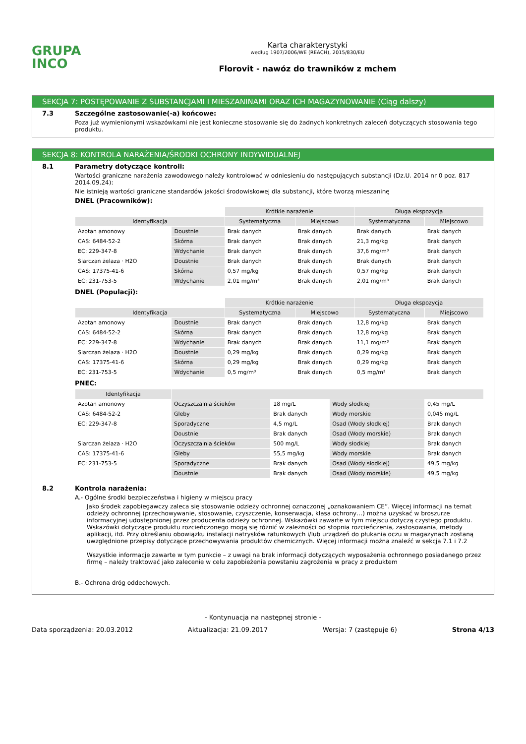GRUPA
INCO
Karta charakterystyki
według 1907/2006/WE (REACH), 2015/830/EU
Florovit - nawóz do trawników z mchem
SEKCJA 7: POSTĘPOWANIE Z SUBSTANCJAMI I MIESZANINAMI ORAZ ICH MAGAZYNOWANIE (Ciąg dalszy)
7.3 Szczególne zastosowanie(-a) końcowe:
Poza już wymienionymi wskazówkami nie jest konieczne stosowanie się do żadnych konkretnych zaleceń dotyczących stosowania tego produktu.
SEKCJA 8: KONTROLA NARAŻENIA/ŚRODKI OCHRONY INDYWIDUALNEJ
8.1 Parametry dotyczące kontroli:
Wartości graniczne narażenia zawodowego należy kontrolować w odniesieniu do następujących substancji (Dz.U. 2014 nr 0 poz. 817 2014.09.24):
Nie istnieją wartości graniczne standardów jakości środowiskowej dla substancji, które tworzą mieszaninę
DNEL (Pracowników):
| | | Krótkie narażenie | | Długa ekspozycja | |
| Identyfikacja | | Systematyczna | Miejscowo | Systematyczna | Miejscowo |
| Azotan amonowy | Doustnie | Brak danych | Brak danych | Brak danych | Brak danych |
| CAS: 6484-52-2 | Skórna | Brak danych | Brak danych | 21,3 mg/kg | Brak danych |
| EC: 229-347-8 | Wdychanie | Brak danych | Brak danych | 37,6 mg/m³ | Brak danych |
| Siarczan żelaza · H2O | Doustnie | Brak danych | Brak danych | Brak danych | Brak danych |
| CAS: 17375-41-6 | Skórna | 0,57 mg/kg | Brak danych | 0,57 mg/kg | Brak danych |
| EC: 231-753-5 | Wdychanie | 2,01 mg/m³ | Brak danych | 2,01 mg/m³ | Brak danych |
DNEL (Populacji):
| | | Krótkie narażenie | | Długa ekspozycja | |
| Identyfikacja | | Systematyczna | Miejscowo | Systematyczna | Miejscowo |
| Azotan amonowy | Doustnie | Brak danych | Brak danych | 12,8 mg/kg | Brak danych |
| CAS: 6484-52-2 | Skórna | Brak danych | Brak danych | 12,8 mg/kg | Brak danych |
| EC: 229-347-8 | Wdychanie | Brak danych | Brak danych | 11,1 mg/m³ | Brak danych |
| Siarczan żelaza · H2O | Doustnie | 0,29 mg/kg | Brak danych | 0,29 mg/kg | Brak danych |
| CAS: 17375-41-6 | Skórna | 0,29 mg/kg | Brak danych | 0,29 mg/kg | Brak danych |
| EC: 231-753-5 | Wdychanie | 0,5 mg/m³ | Brak danych | 0,5 mg/m³ | Brak danych |
PNEC:
| Identyfikacja | | | | |
| --- | --- | --- | --- | --- |
| Azotan amonowy | Oczyszczalnia ścieków | 18 mg/L | Wody słodkiej | 0,45 mg/L |
| CAS: 6484-52-2 | Gleby | Brak danych | Wody morskie | 0,045 mg/L |
| EC: 229-347-8 | Sporadyczne | 4,5 mg/L | Osad (Wody słodkiej) | Brak danych |
| | Doustnie | Brak danych | Osad (Wody morskie) | Brak danych |
| Siarczan żelaza · H2O | Oczyszczalnia ścieków | 500 mg/L | Wody słodkiej | Brak danych |
| CAS: 17375-41-6 | Gleby | 55,5 mg/kg | Wody morskie | Brak danych |
| EC: 231-753-5 | Sporadyczne | Brak danych | Osad (Wody słodkiej) | 49,5 mg/kg |
| | Doustnie | Brak danych | Osad (Wody morskie) | 49,5 mg/kg |
8.2 Kontrola narażenia:
A.- Ogólne środki bezpieczeństwa i higieny w miejscu pracy
Jako środek zapobiegawczy zaleca się stosowanie odzieży ochronnej oznaczonej „oznakowaniem CE”. Więcej informacji na temat odzieży ochronnej (przechowywanie, stosowanie, czyszczenie, konserwacja, klasa ochrony…) można uzyskać w broszurze informacyjnej udostępnionej przez producenta odzieży ochronnej. Wskazówki zawarte w tym miejscu dotyczą czystego produktu. Wskazówki dotyczące produktu rozcieńczonego mogą się różnić w zależności od stopnia rozcieńczenia, zastosowania, metody aplikacji, itd. Przy określaniu obowiązku instalacji natrysków ratunkowych i/lub urządzeń do płukania oczu w magazynach zostaną uwzględnione przepisy dotyczące przechowywania produktów chemicznych. Więcej informacji można znaleźć w sekcja 7.1 i 7.2
Wszystkie informacje zawarte w tym punkcie – z uwagi na brak informacji dotyczących wyposażenia ochronnego posiadanego przez firmę – należy traktować jako zalecenie w celu zapobieżenia powstaniu zagrożenia w pracy z produktem
B.- Ochrona dróg oddechowych.
- Kontynuacja na następnej stronie -
Data sporządzenia: 20.03.2012 Aktualizacja: 21.09.2017 Wersja: 7 (zastępuje 6) Strona 4/13